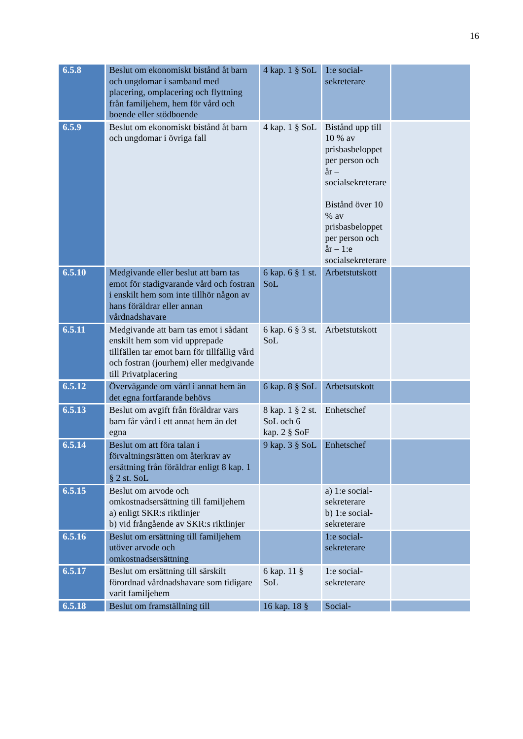16
| 6.5.8 | Beslut om ekonomiskt bistånd åt barn och ungdomar i samband med placering, omplacering och flyttning från familjehem, hem för vård och boende eller stödboende | 4 kap. 1 § SoL | 1:e social-sekreterare | |
| 6.5.9 | Beslut om ekonomiskt bistånd åt barn och ungdomar i övriga fall | 4 kap. 1 § SoL | Bistånd upp till 10 % av prisbasbeloppet per person och år – socialsekreterare Bistånd över 10 % av prisbasbeloppet per person och år – 1:e socialsekreterare | |
| 6.5.10 | Medgivande eller beslut att barn tas emot för stadigvarande vård och fostran i enskilt hem som inte tillhör någon av hans föräldrar eller annan vårdnadshavare | 6 kap. 6 § 1 st. SoL | Arbetstutskott | |
| 6.5.11 | Medgivande att barn tas emot i sådant enskilt hem som vid upprepade tillfällen tar emot barn för tillfällig vård och fostran (jourhem) eller medgivande till Privatplacering | 6 kap. 6 § 3 st. SoL | Arbetstutskott | |
| 6.5.12 | Övervägande om vård i annat hem än det egna fortfarande behövs | 6 kap. 8 § SoL | Arbetsutskott | |
| 6.5.13 | Beslut om avgift från föräldrar vars barn får vård i ett annat hem än det egna | 8 kap. 1 § 2 st. SoL och 6 kap. 2 § SoF | Enhetschef | |
| 6.5.14 | Beslut om att föra talan i förvaltningsrätten om återkrav av ersättning från föräldrar enligt 8 kap. 1 § 2 st. SoL | 9 kap. 3 § SoL | Enhetschef | |
| 6.5.15 | Beslut om arvode och omkostnadsersättning till familjehem a) enligt SKR:s riktlinjer b) vid frångående av SKR:s riktlinjer | | a) 1:e social-sekreterare b) 1:e social-sekreterare | |
| 6.5.16 | Beslut om ersättning till familjehem utöver arvode och omkostnadsersättning | | 1:e social-sekreterare | |
| 6.5.17 | Beslut om ersättning till särskilt förordnad vårdnadshavare som tidigare varit familjehem | 6 kap. 11 § SoL | 1:e social-sekreterare | |
| 6.5.18 | Beslut om framställning till | 16 kap. 18 § | Social- | |